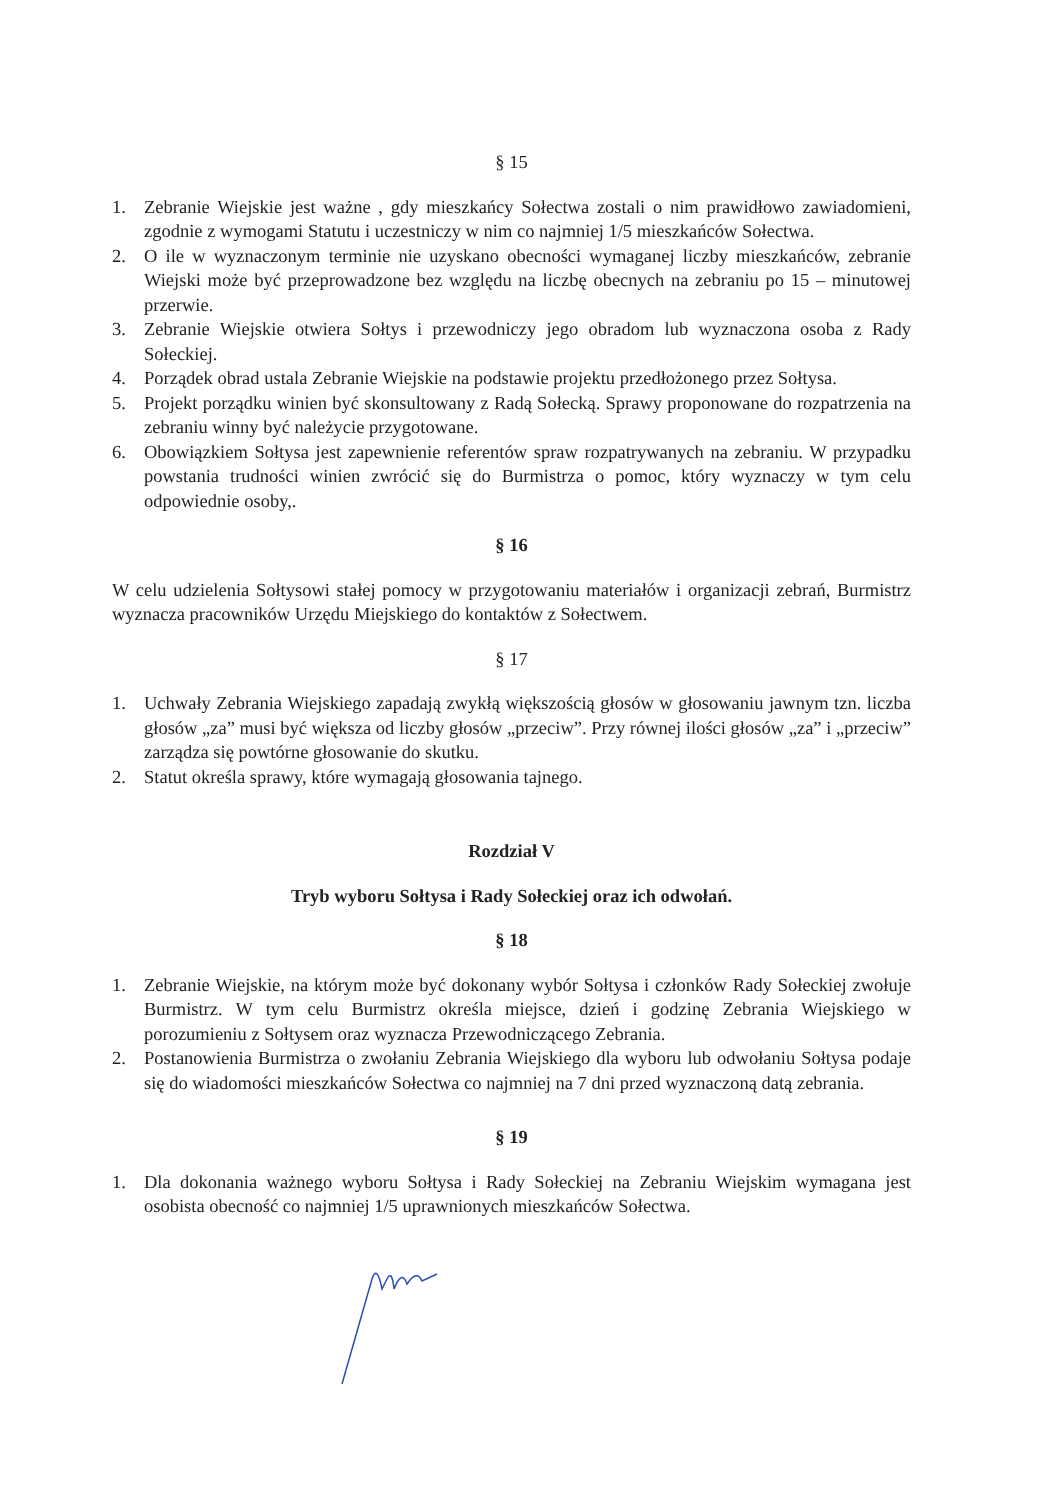§ 15
1. Zebranie Wiejskie jest ważne , gdy mieszkańcy Sołectwa zostali o nim prawidłowo zawiadomieni, zgodnie z wymogami Statutu i uczestniczy w nim co najmniej 1/5 mieszkańców Sołectwa.
2. O ile w wyznaczonym terminie nie uzyskano obecności wymaganej liczby mieszkańców, zebranie Wiejski może być przeprowadzone bez względu na liczbę obecnych na zebraniu po 15 – minutowej przerwie.
3. Zebranie Wiejskie otwiera Sołtys i przewodniczy jego obradom lub wyznaczona osoba z Rady Sołeckiej.
4. Porządek obrad ustala Zebranie Wiejskie na podstawie projektu przedłożonego przez Sołtysa.
5. Projekt porządku winien być skonsultowany z Radą Sołecką. Sprawy proponowane do rozpatrzenia na zebraniu winny być należycie przygotowane.
6. Obowiązkiem Sołtysa jest zapewnienie referentów spraw rozpatrywanych na zebraniu. W przypadku powstania trudności winien zwrócić się do Burmistrza o pomoc, który wyznaczy w tym celu odpowiednie osoby,.
§ 16
W celu udzielenia Sołtysowi stałej pomocy w przygotowaniu materiałów i organizacji zebrań, Burmistrz wyznacza pracowników Urzędu Miejskiego do kontaktów z Sołectwem.
§ 17
1. Uchwały Zebrania Wiejskiego zapadają zwykłą większością głosów w głosowaniu jawnym tzn. liczba głosów „za” musi być większa od liczby głosów „przeciw”. Przy równej ilości głosów „za” i „przeciw” zarządza się powtórne głosowanie do skutku.
2. Statut określa sprawy, które wymagają głosowania tajnego.
Rozdział V
Tryb wyboru Sołtysa i Rady Sołeckiej oraz ich odwołań.
§ 18
1. Zebranie Wiejskie, na którym może być dokonany wybór Sołtysa i członków Rady Sołeckiej zwołuje Burmistrz. W tym celu Burmistrz określa miejsce, dzień i godzinę Zebrania Wiejskiego w porozumieniu z Sołtysem oraz wyznacza Przewodniczącego Zebrania.
2. Postanowienia Burmistrza o zwołaniu Zebrania Wiejskiego dla wyboru lub odwołaniu Sołtysa podaje się do wiadomości mieszkańców Sołectwa co najmniej na 7 dni przed wyznaczoną datą zebrania.
§ 19
1. Dla dokonania ważnego wyboru Sołtysa i Rady Sołeckiej na Zebraniu Wiejskim wymagana jest osobista obecność co najmniej 1/5 uprawnionych mieszkańców Sołectwa.